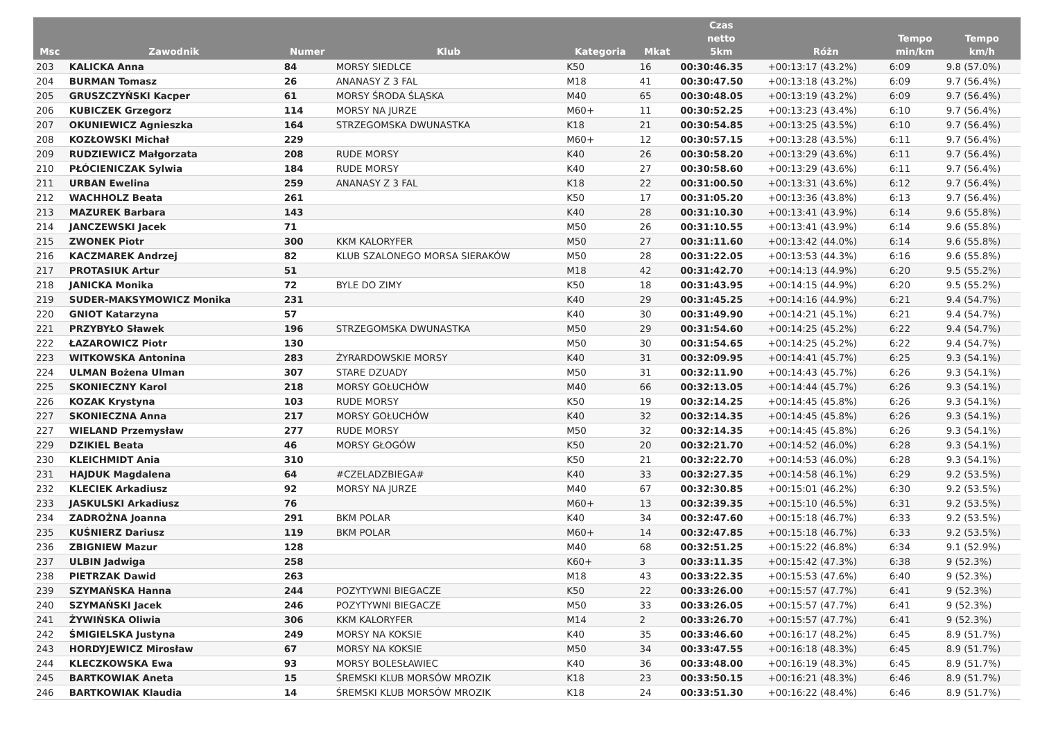| Msc | Zawodnik | Numer | Klub | Kategoria | Mkat | Czas netto 5km | Różn | Tempo min/km | Tempo km/h |
| --- | --- | --- | --- | --- | --- | --- | --- | --- | --- |
| 203 | KALICKA Anna | 84 | MORSY SIEDLCE | K50 | 16 | 00:30:46.35 | +00:13:17 (43.2%) | 6:09 | 9.8 (57.0%) |
| 204 | BURMAN Tomasz | 26 | ANANASY Z 3 FAL | M18 | 41 | 00:30:47.50 | +00:13:18 (43.2%) | 6:09 | 9.7 (56.4%) |
| 205 | GRUSZCZYŃSKI Kacper | 61 | MORSY ŚRODA ŚLĄSKA | M40 | 65 | 00:30:48.05 | +00:13:19 (43.2%) | 6:09 | 9.7 (56.4%) |
| 206 | KUBICZEK Grzegorz | 114 | MORSY NA JURZE | M60+ | 11 | 00:30:52.25 | +00:13:23 (43.4%) | 6:10 | 9.7 (56.4%) |
| 207 | OKUNIEWICZ Agnieszka | 164 | STRZEGOMSKA DWUNASTKA | K18 | 21 | 00:30:54.85 | +00:13:25 (43.5%) | 6:10 | 9.7 (56.4%) |
| 208 | KOZŁOWSKI Michał | 229 | | M60+ | 12 | 00:30:57.15 | +00:13:28 (43.5%) | 6:11 | 9.7 (56.4%) |
| 209 | RUDZIEWICZ Małgorzata | 208 | RUDE MORSY | K40 | 26 | 00:30:58.20 | +00:13:29 (43.6%) | 6:11 | 9.7 (56.4%) |
| 210 | PŁÓCIENICZAK Sylwia | 184 | RUDE MORSY | K40 | 27 | 00:30:58.60 | +00:13:29 (43.6%) | 6:11 | 9.7 (56.4%) |
| 211 | URBAN Ewelina | 259 | ANANASY Z 3 FAL | K18 | 22 | 00:31:00.50 | +00:13:31 (43.6%) | 6:12 | 9.7 (56.4%) |
| 212 | WACHHOLZ Beata | 261 | | K50 | 17 | 00:31:05.20 | +00:13:36 (43.8%) | 6:13 | 9.7 (56.4%) |
| 213 | MAZUREK Barbara | 143 | | K40 | 28 | 00:31:10.30 | +00:13:41 (43.9%) | 6:14 | 9.6 (55.8%) |
| 214 | JANCZEWSKI Jacek | 71 | | M50 | 26 | 00:31:10.55 | +00:13:41 (43.9%) | 6:14 | 9.6 (55.8%) |
| 215 | ZWONEK Piotr | 300 | KKM KALORYFER | M50 | 27 | 00:31:11.60 | +00:13:42 (44.0%) | 6:14 | 9.6 (55.8%) |
| 216 | KACZMAREK Andrzej | 82 | KLUB SZALONEGO MORSA SIERAKÓW | M50 | 28 | 00:31:22.05 | +00:13:53 (44.3%) | 6:16 | 9.6 (55.8%) |
| 217 | PROTASIUK Artur | 51 | | M18 | 42 | 00:31:42.70 | +00:14:13 (44.9%) | 6:20 | 9.5 (55.2%) |
| 218 | JANICKA Monika | 72 | BYLE DO ZIMY | K50 | 18 | 00:31:43.95 | +00:14:15 (44.9%) | 6:20 | 9.5 (55.2%) |
| 219 | SUDER-MAKSYMOWICZ Monika | 231 | | K40 | 29 | 00:31:45.25 | +00:14:16 (44.9%) | 6:21 | 9.4 (54.7%) |
| 220 | GNIOT Katarzyna | 57 | | K40 | 30 | 00:31:49.90 | +00:14:21 (45.1%) | 6:21 | 9.4 (54.7%) |
| 221 | PRZYBYŁO Sławek | 196 | STRZEGOMSKA DWUNASTKA | M50 | 29 | 00:31:54.60 | +00:14:25 (45.2%) | 6:22 | 9.4 (54.7%) |
| 222 | ŁAZAROWICZ Piotr | 130 | | M50 | 30 | 00:31:54.65 | +00:14:25 (45.2%) | 6:22 | 9.4 (54.7%) |
| 223 | WITKOWSKA Antonina | 283 | ŻYRARDOWSKIE MORSY | K40 | 31 | 00:32:09.95 | +00:14:41 (45.7%) | 6:25 | 9.3 (54.1%) |
| 224 | ULMAN Bożena Ulman | 307 | STARE DZUADY | M50 | 31 | 00:32:11.90 | +00:14:43 (45.7%) | 6:26 | 9.3 (54.1%) |
| 225 | SKONIECZNY Karol | 218 | MORSY GOŁUCHÓW | M40 | 66 | 00:32:13.05 | +00:14:44 (45.7%) | 6:26 | 9.3 (54.1%) |
| 226 | KOZAK Krystyna | 103 | RUDE MORSY | K50 | 19 | 00:32:14.25 | +00:14:45 (45.8%) | 6:26 | 9.3 (54.1%) |
| 227 | SKONIECZNA Anna | 217 | MORSY GOŁUCHÓW | K40 | 32 | 00:32:14.35 | +00:14:45 (45.8%) | 6:26 | 9.3 (54.1%) |
| 227 | WIELAND Przemysław | 277 | RUDE MORSY | M50 | 32 | 00:32:14.35 | +00:14:45 (45.8%) | 6:26 | 9.3 (54.1%) |
| 229 | DZIKIEL Beata | 46 | MORSY GŁOGÓW | K50 | 20 | 00:32:21.70 | +00:14:52 (46.0%) | 6:28 | 9.3 (54.1%) |
| 230 | KLEICHMIDT Ania | 310 | | K50 | 21 | 00:32:22.70 | +00:14:53 (46.0%) | 6:28 | 9.3 (54.1%) |
| 231 | HAJDUK Magdalena | 64 | #CZELADZBIEGA# | K40 | 33 | 00:32:27.35 | +00:14:58 (46.1%) | 6:29 | 9.2 (53.5%) |
| 232 | KLECIEK Arkadiusz | 92 | MORSY NA JURZE | M40 | 67 | 00:32:30.85 | +00:15:01 (46.2%) | 6:30 | 9.2 (53.5%) |
| 233 | JASKULSKI Arkadiusz | 76 | | M60+ | 13 | 00:32:39.35 | +00:15:10 (46.5%) | 6:31 | 9.2 (53.5%) |
| 234 | ZADROŻNA Joanna | 291 | BKM POLAR | K40 | 34 | 00:32:47.60 | +00:15:18 (46.7%) | 6:33 | 9.2 (53.5%) |
| 235 | KUŚNIERZ Dariusz | 119 | BKM POLAR | M60+ | 14 | 00:32:47.85 | +00:15:18 (46.7%) | 6:33 | 9.2 (53.5%) |
| 236 | ZBIGNIEW Mazur | 128 | | M40 | 68 | 00:32:51.25 | +00:15:22 (46.8%) | 6:34 | 9.1 (52.9%) |
| 237 | ULBIN Jadwiga | 258 | | K60+ | 3 | 00:33:11.35 | +00:15:42 (47.3%) | 6:38 | 9 (52.3%) |
| 238 | PIETRZAK Dawid | 263 | | M18 | 43 | 00:33:22.35 | +00:15:53 (47.6%) | 6:40 | 9 (52.3%) |
| 239 | SZYMAŃSKA Hanna | 244 | POZYTYWNI BIEGACZE | K50 | 22 | 00:33:26.00 | +00:15:57 (47.7%) | 6:41 | 9 (52.3%) |
| 240 | SZYMAŃSKI Jacek | 246 | POZYTYWNI BIEGACZE | M50 | 33 | 00:33:26.05 | +00:15:57 (47.7%) | 6:41 | 9 (52.3%) |
| 241 | ŻYWIŃSKA Oliwia | 306 | KKM KALORYFER | M14 | 2 | 00:33:26.70 | +00:15:57 (47.7%) | 6:41 | 9 (52.3%) |
| 242 | ŚMIGIELSKA Justyna | 249 | MORSY NA KOKSIE | K40 | 35 | 00:33:46.60 | +00:16:17 (48.2%) | 6:45 | 8.9 (51.7%) |
| 243 | HORDYJEWICZ Mirosław | 67 | MORSY NA KOKSIE | M50 | 34 | 00:33:47.55 | +00:16:18 (48.3%) | 6:45 | 8.9 (51.7%) |
| 244 | KLECZKOWSKA Ewa | 93 | MORSY BOLESŁAWIEC | K40 | 36 | 00:33:48.00 | +00:16:19 (48.3%) | 6:45 | 8.9 (51.7%) |
| 245 | BARTKOWIAK Aneta | 15 | ŚREMSKI KLUB MORSÓW MROZIK | K18 | 23 | 00:33:50.15 | +00:16:21 (48.3%) | 6:46 | 8.9 (51.7%) |
| 246 | BARTKOWIAK Klaudia | 14 | ŚREMSKI KLUB MORSÓW MROZIK | K18 | 24 | 00:33:51.30 | +00:16:22 (48.4%) | 6:46 | 8.9 (51.7%) |